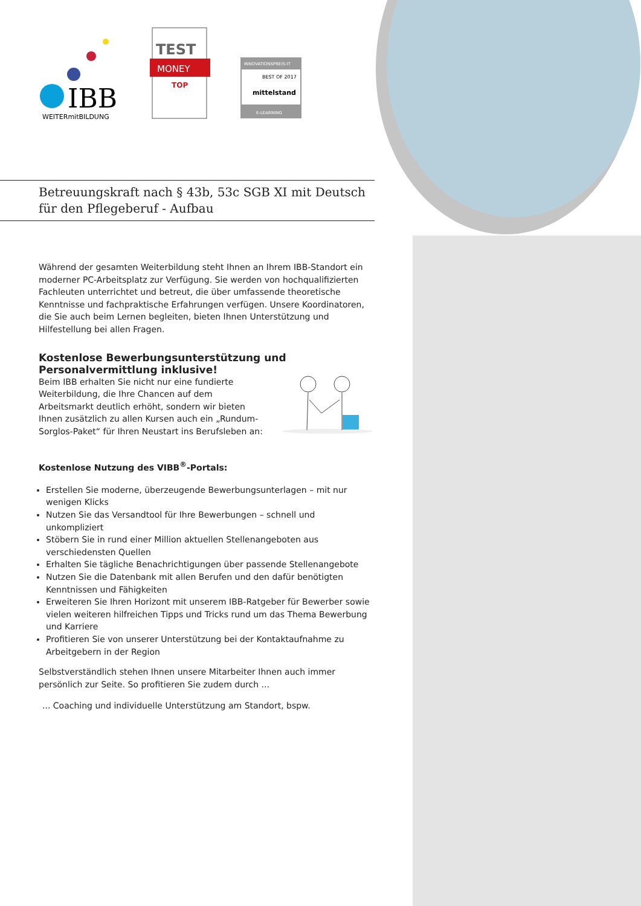IBB
WEITERmitBILDUNG
TEST
MONEY
TOP
INNOVATIONSPREIS-IT
BEST OF 2017
mittelstand
E-LEARNING
Betreuungskraft nach § 43b, 53c SGB XI mit Deutsch
für den Pflegeberuf - Aufbau
Während der gesamten Weiterbildung steht Ihnen an Ihrem IBB-Standort ein moderner PC-Arbeitsplatz zur Verfügung. Sie werden von hochqualifizierten Fachleuten unterrichtet und betreut, die über umfassende theoretische Kenntnisse und fachpraktische Erfahrungen verfügen. Unsere Koordinatoren, die Sie auch beim Lernen begleiten, bieten Ihnen Unterstützung und Hilfestellung bei allen Fragen.
Kostenlose Bewerbungsunterstützung und
Personalvermittlung inklusive!
Beim IBB erhalten Sie nicht nur eine fundierte Weiterbildung, die Ihre Chancen auf dem Arbeitsmarkt deutlich erhöht, sondern wir bieten Ihnen zusätzlich zu allen Kursen auch ein „Rundum-Sorglos-Paket“ für Ihren Neustart ins Berufsleben an:
Kostenlose Nutzung des VIBB<sup>®</sup>-Portals:
Erstellen Sie moderne, überzeugende Bewerbungsunterlagen – mit nur wenigen Klicks
Nutzen Sie das Versandtool für Ihre Bewerbungen – schnell und unkompliziert
Stöbern Sie in rund einer Million aktuellen Stellenangeboten aus verschiedensten Quellen
Erhalten Sie tägliche Benachrichtigungen über passende Stellenangebote
Nutzen Sie die Datenbank mit allen Berufen und den dafür benötigten Kenntnissen und Fähigkeiten
Erweiteren Sie Ihren Horizont mit unserem IBB-Ratgeber für Bewerber sowie vielen weiteren hilfreichen Tipps und Tricks rund um das Thema Bewerbung und Karriere
Profitieren Sie von unserer Unterstützung bei der Kontaktaufnahme zu Arbeitgebern in der Region
Selbstverständlich stehen Ihnen unsere Mitarbeiter Ihnen auch immer persönlich zur Seite. So profitieren Sie zudem durch ...
... Coaching und individuelle Unterstützung am Standort, bspw.